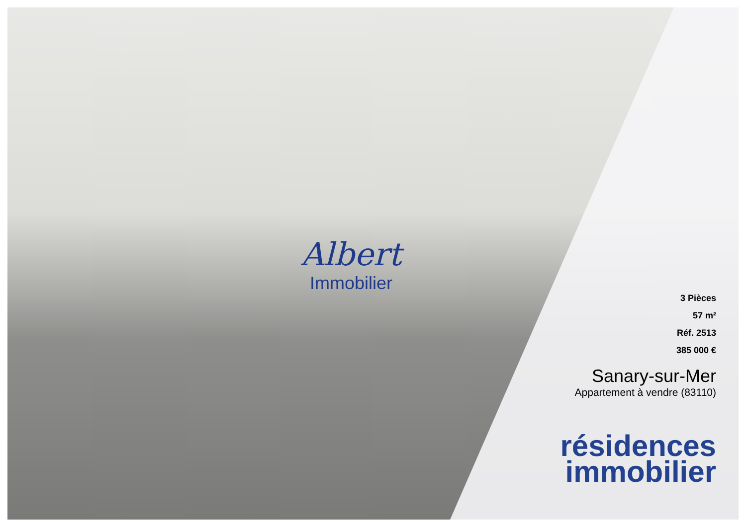Albert
Immobilier
3 Pièces
57 m²
Réf. 2513
385 000 €
Sanary-sur-Mer
Appartement à vendre (83110)
résidences
immobilier